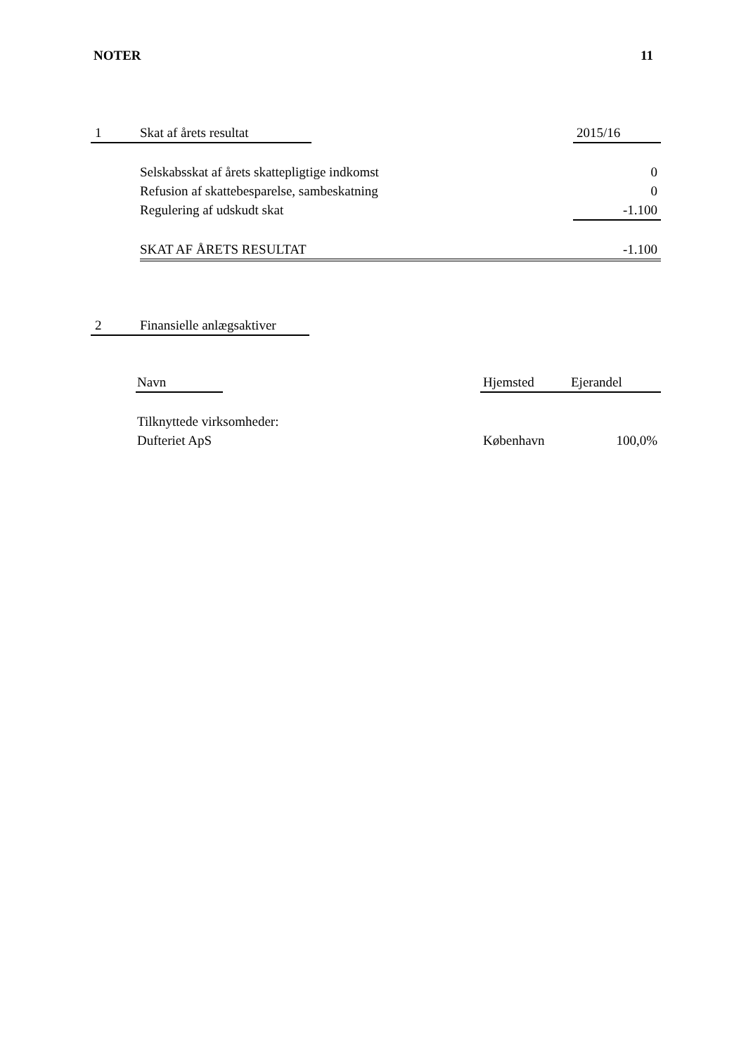NOTER 11
| 1 | Skat af årets resultat | | 2015/16 |
| | Selskabsskat af årets skattepligtige indkomst | | 0 |
| | Refusion af skattebesparelse, sambeskatning | | 0 |
| | Regulering af udskudt skat | | -1.100 |
| | SKAT AF ÅRETS RESULTAT | | -1.100 |
| 2 | Finansielle anlægsaktiver |
| Navn | | Hjemsted | Ejerandel |
| Tilknyttede virksomheder: | | | |
| Dufteriet ApS | | København | 100,0% |